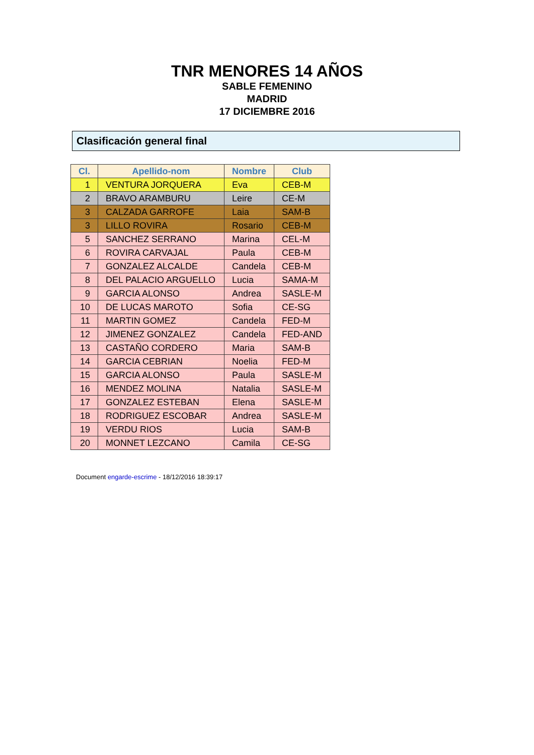TNR MENORES 14 AÑOS
SABLE FEMENINO
MADRID
17 DICIEMBRE 2016
Clasificación general final
| Cl. | Apellido-nom | Nombre | Club |
| --- | --- | --- | --- |
| 1 | VENTURA JORQUERA | Eva | CEB-M |
| 2 | BRAVO ARAMBURU | Leire | CE-M |
| 3 | CALZADA GARROFE | Laia | SAM-B |
| 3 | LILLO ROVIRA | Rosario | CEB-M |
| 5 | SANCHEZ SERRANO | Marina | CEL-M |
| 6 | ROVIRA CARVAJAL | Paula | CEB-M |
| 7 | GONZALEZ ALCALDE | Candela | CEB-M |
| 8 | DEL PALACIO ARGUELLO | Lucia | SAMA-M |
| 9 | GARCIA ALONSO | Andrea | SASLE-M |
| 10 | DE LUCAS MAROTO | Sofia | CE-SG |
| 11 | MARTIN GOMEZ | Candela | FED-M |
| 12 | JIMENEZ GONZALEZ | Candela | FED-AND |
| 13 | CASTAÑO CORDERO | Maria | SAM-B |
| 14 | GARCIA CEBRIAN | Noelia | FED-M |
| 15 | GARCIA ALONSO | Paula | SASLE-M |
| 16 | MENDEZ MOLINA | Natalia | SASLE-M |
| 17 | GONZALEZ ESTEBAN | Elena | SASLE-M |
| 18 | RODRIGUEZ ESCOBAR | Andrea | SASLE-M |
| 19 | VERDU RIOS | Lucia | SAM-B |
| 20 | MONNET LEZCANO | Camila | CE-SG |
Document engarde-escrime - 18/12/2016 18:39:17